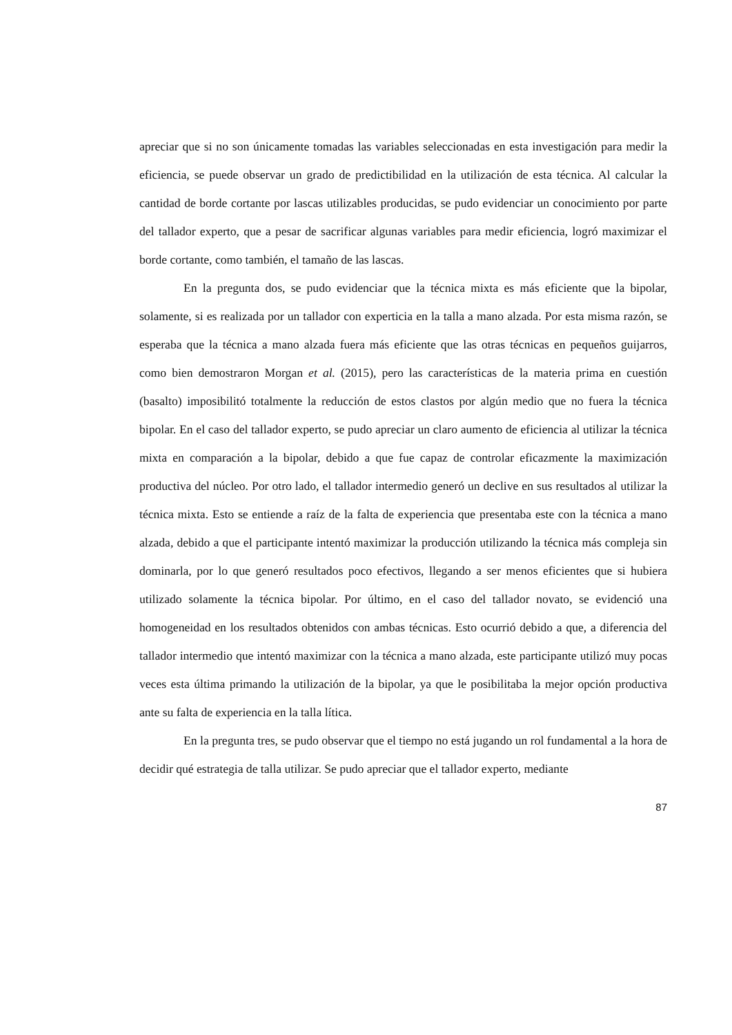apreciar que si no son únicamente tomadas las variables seleccionadas en esta investigación para medir la eficiencia, se puede observar un grado de predictibilidad en la utilización de esta técnica. Al calcular la cantidad de borde cortante por lascas utilizables producidas, se pudo evidenciar un conocimiento por parte del tallador experto, que a pesar de sacrificar algunas variables para medir eficiencia, logró maximizar el borde cortante, como también, el tamaño de las lascas.
En la pregunta dos, se pudo evidenciar que la técnica mixta es más eficiente que la bipolar, solamente, si es realizada por un tallador con experticia en la talla a mano alzada. Por esta misma razón, se esperaba que la técnica a mano alzada fuera más eficiente que las otras técnicas en pequeños guijarros, como bien demostraron Morgan et al. (2015), pero las características de la materia prima en cuestión (basalto) imposibilitó totalmente la reducción de estos clastos por algún medio que no fuera la técnica bipolar. En el caso del tallador experto, se pudo apreciar un claro aumento de eficiencia al utilizar la técnica mixta en comparación a la bipolar, debido a que fue capaz de controlar eficazmente la maximización productiva del núcleo. Por otro lado, el tallador intermedio generó un declive en sus resultados al utilizar la técnica mixta. Esto se entiende a raíz de la falta de experiencia que presentaba este con la técnica a mano alzada, debido a que el participante intentó maximizar la producción utilizando la técnica más compleja sin dominarla, por lo que generó resultados poco efectivos, llegando a ser menos eficientes que si hubiera utilizado solamente la técnica bipolar. Por último, en el caso del tallador novato, se evidenció una homogeneidad en los resultados obtenidos con ambas técnicas. Esto ocurrió debido a que, a diferencia del tallador intermedio que intentó maximizar con la técnica a mano alzada, este participante utilizó muy pocas veces esta última primando la utilización de la bipolar, ya que le posibilitaba la mejor opción productiva ante su falta de experiencia en la talla lítica.
En la pregunta tres, se pudo observar que el tiempo no está jugando un rol fundamental a la hora de decidir qué estrategia de talla utilizar. Se pudo apreciar que el tallador experto, mediante
87